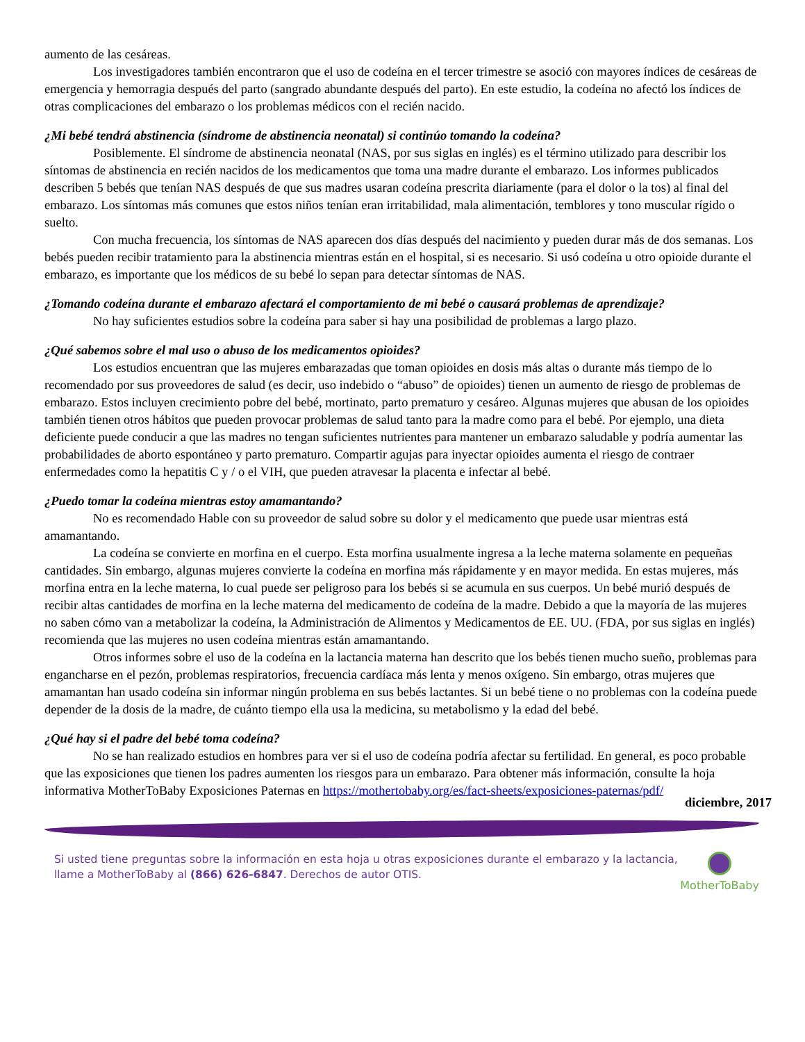aumento de las cesáreas.
Los investigadores también encontraron que el uso de codeína en el tercer trimestre se asoció con mayores índices de cesáreas de emergencia y hemorragia después del parto (sangrado abundante después del parto). En este estudio, la codeína no afectó los índices de otras complicaciones del embarazo o los problemas médicos con el recién nacido.
¿Mi bebé tendrá abstinencia (síndrome de abstinencia neonatal) si continúo tomando la codeína?
Posiblemente. El síndrome de abstinencia neonatal (NAS, por sus siglas en inglés) es el término utilizado para describir los síntomas de abstinencia en recién nacidos de los medicamentos que toma una madre durante el embarazo. Los informes publicados describen 5 bebés que tenían NAS después de que sus madres usaran codeína prescrita diariamente (para el dolor o la tos) al final del embarazo. Los síntomas más comunes que estos niños tenían eran irritabilidad, mala alimentación, temblores y tono muscular rígido o suelto.
Con mucha frecuencia, los síntomas de NAS aparecen dos días después del nacimiento y pueden durar más de dos semanas. Los bebés pueden recibir tratamiento para la abstinencia mientras están en el hospital, si es necesario. Si usó codeína u otro opioide durante el embarazo, es importante que los médicos de su bebé lo sepan para detectar síntomas de NAS.
¿Tomando codeína durante el embarazo afectará el comportamiento de mi bebé o causará problemas de aprendizaje?
No hay suficientes estudios sobre la codeína para saber si hay una posibilidad de problemas a largo plazo.
¿Qué sabemos sobre el mal uso o abuso de los medicamentos opioides?
Los estudios encuentran que las mujeres embarazadas que toman opioides en dosis más altas o durante más tiempo de lo recomendado por sus proveedores de salud (es decir, uso indebido o “abuso” de opioides) tienen un aumento de riesgo de problemas de embarazo. Estos incluyen crecimiento pobre del bebé, mortinato, parto prematuro y cesáreo. Algunas mujeres que abusan de los opioides también tienen otros hábitos que pueden provocar problemas de salud tanto para la madre como para el bebé. Por ejemplo, una dieta deficiente puede conducir a que las madres no tengan suficientes nutrientes para mantener un embarazo saludable y podría aumentar las probabilidades de aborto espontáneo y parto prematuro. Compartir agujas para inyectar opioides aumenta el riesgo de contraer enfermedades como la hepatitis C y / o el VIH, que pueden atravesar la placenta e infectar al bebé.
¿Puedo tomar la codeína mientras estoy amamantando?
No es recomendado Hable con su proveedor de salud sobre su dolor y el medicamento que puede usar mientras está amamantando.
La codeína se convierte en morfina en el cuerpo. Esta morfina usualmente ingresa a la leche materna solamente en pequeñas cantidades. Sin embargo, algunas mujeres convierte la codeína en morfina más rápidamente y en mayor medida. En estas mujeres, más morfina entra en la leche materna, lo cual puede ser peligroso para los bebés si se acumula en sus cuerpos. Un bebé murió después de recibir altas cantidades de morfina en la leche materna del medicamento de codeína de la madre. Debido a que la mayoría de las mujeres no saben cómo van a metabolizar la codeína, la Administración de Alimentos y Medicamentos de EE. UU. (FDA, por sus siglas en inglés) recomienda que las mujeres no usen codeína mientras están amamantando.
Otros informes sobre el uso de la codeína en la lactancia materna han descrito que los bebés tienen mucho sueño, problemas para engancharse en el pezón, problemas respiratorios, frecuencia cardíaca más lenta y menos oxígeno. Sin embargo, otras mujeres que amamantan han usado codeína sin informar ningún problema en sus bebés lactantes. Si un bebé tiene o no problemas con la codeína puede depender de la dosis de la madre, de cuánto tiempo ella usa la medicina, su metabolismo y la edad del bebé.
¿Qué hay si el padre del bebé toma codeína?
No se han realizado estudios en hombres para ver si el uso de codeína podría afectar su fertilidad. En general, es poco probable que las exposiciones que tienen los padres aumenten los riesgos para un embarazo. Para obtener más información, consulte la hoja informativa MotherToBaby Exposiciones Paternas en https://mothertobaby.org/es/fact-sheets/exposiciones-paternas/pdf/
diciembre, 2017
Si usted tiene preguntas sobre la información en esta hoja u otras exposiciones durante el embarazo y la lactancia, llame a MotherToBaby al (866) 626-6847. Derechos de autor OTIS.
MotherToBaby